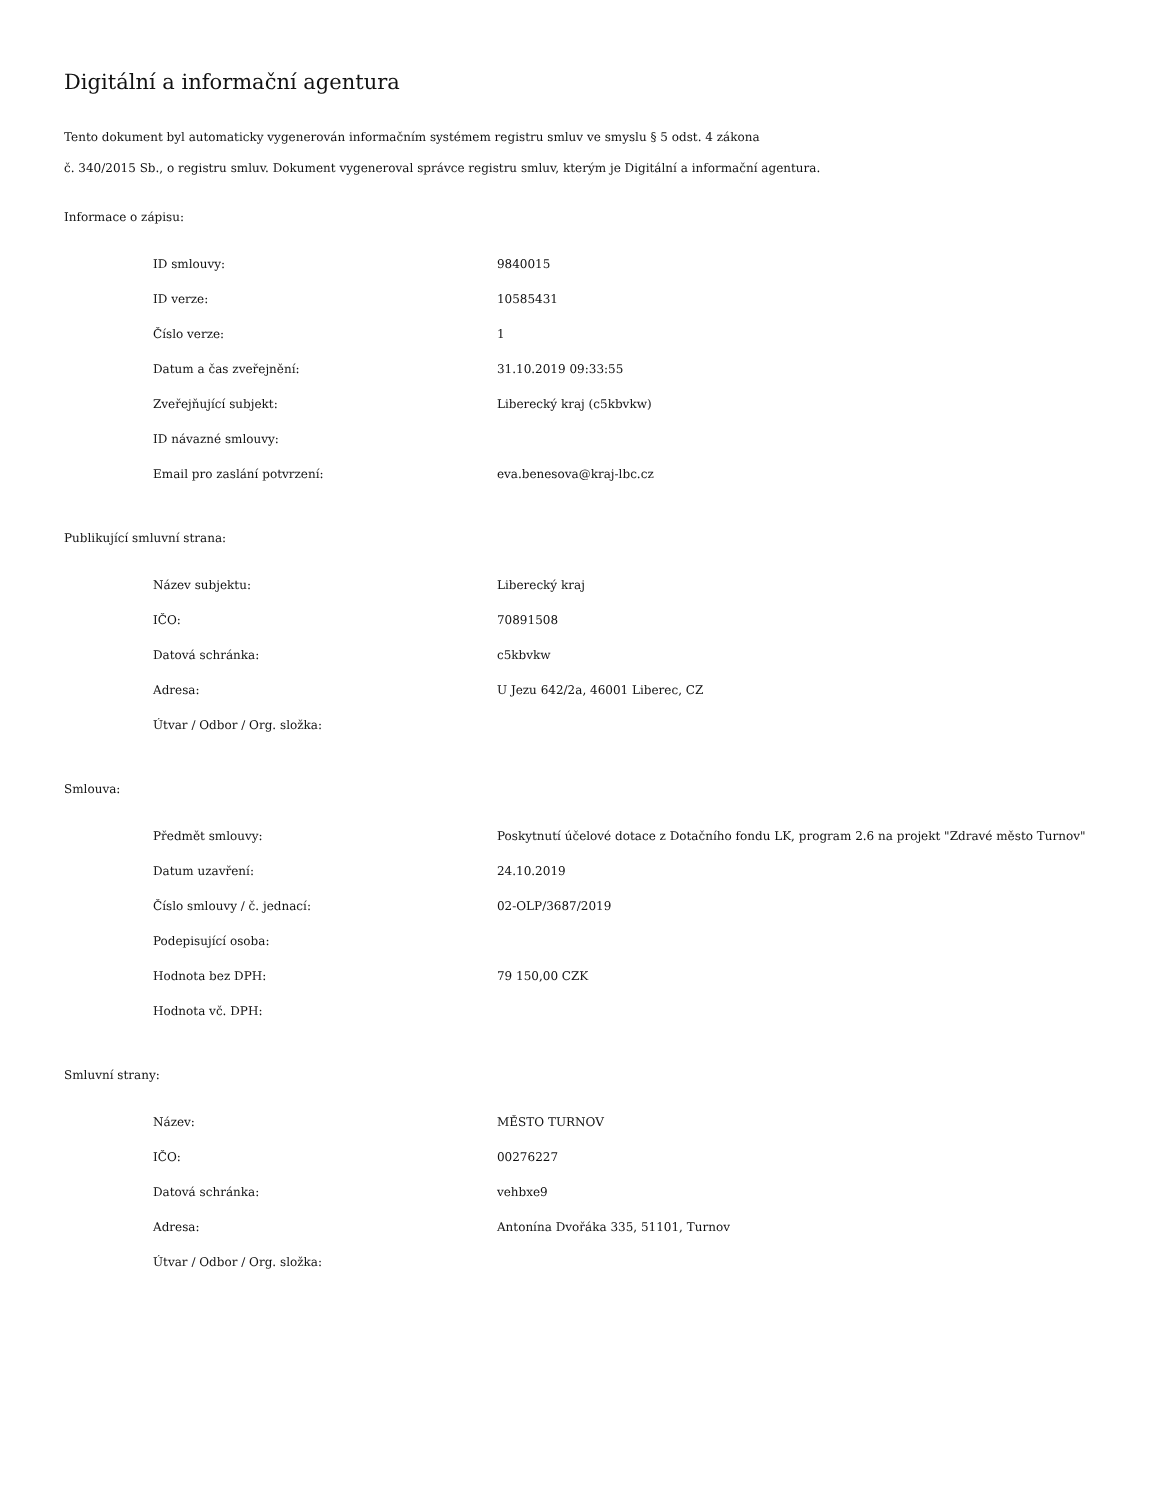Digitální a informační agentura
Tento dokument byl automaticky vygenerován informačním systémem registru smluv ve smyslu § 5 odst. 4 zákona
č. 340/2015 Sb., o registru smluv. Dokument vygeneroval správce registru smluv, kterým je Digitální a informační agentura.
Informace o zápisu:
| ID smlouvy: | 9840015 |
| ID verze: | 10585431 |
| Číslo verze: | 1 |
| Datum a čas zveřejnění: | 31.10.2019 09:33:55 |
| Zveřejňující subjekt: | Liberecký kraj (c5kbvkw) |
| ID návazné smlouvy: | |
| Email pro zaslání potvrzení: | eva.benesova@kraj-lbc.cz |
Publikující smluvní strana:
| Název subjektu: | Liberecký kraj |
| IČO: | 70891508 |
| Datová schránka: | c5kbvkw |
| Adresa: | U Jezu 642/2a, 46001 Liberec, CZ |
| Útvar / Odbor / Org. složka: | |
Smlouva:
| Předmět smlouvy: | Poskytnutí účelové dotace z Dotačního fondu LK, program 2.6 na projekt "Zdravé město Turnov" |
| Datum uzavření: | 24.10.2019 |
| Číslo smlouvy / č. jednací: | 02-OLP/3687/2019 |
| Podepisující osoba: | |
| Hodnota bez DPH: | 79 150,00 CZK |
| Hodnota vč. DPH: | |
Smluvní strany:
| Název: | MĚSTO TURNOV |
| IČO: | 00276227 |
| Datová schránka: | vehbxe9 |
| Adresa: | Antonína Dvořáka 335, 51101, Turnov |
| Útvar / Odbor / Org. složka: | |